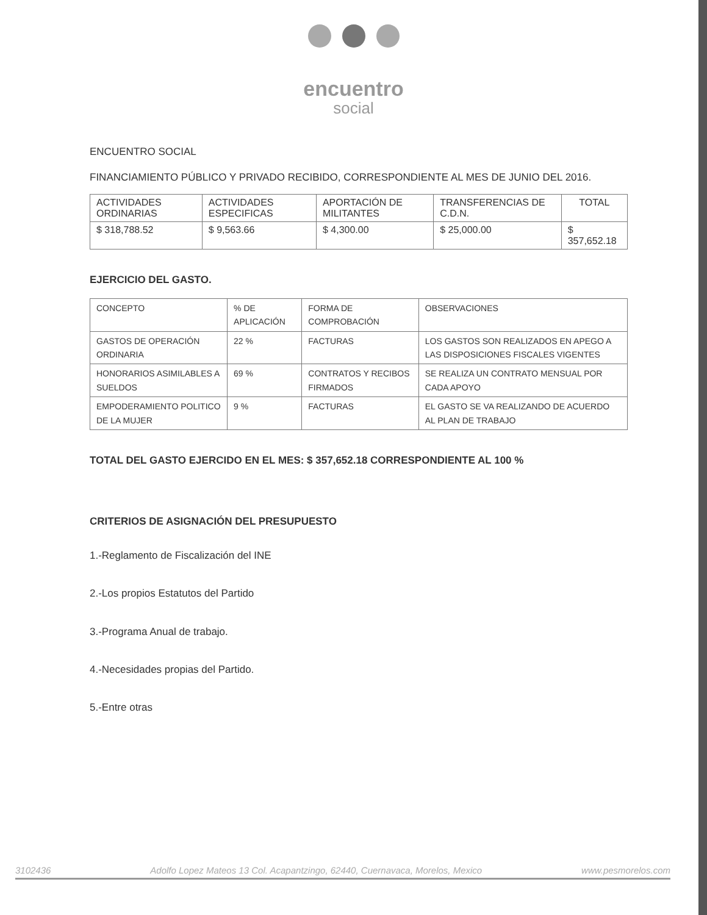encuentro
social
ENCUENTRO SOCIAL
FINANCIAMIENTO PÚBLICO Y PRIVADO RECIBIDO, CORRESPONDIENTE AL MES DE JUNIO DEL 2016.
| ACTIVIDADES ORDINARIAS | ACTIVIDADES ESPECIFICAS | APORTACIÓN DE MILITANTES | TRANSFERENCIAS DE C.D.N. | TOTAL |
| $ 318,788.52 | $ 9,563.66 | $ 4,300.00 | $ 25,000.00 | $ 357,652.18 |
EJERCICIO DEL GASTO.
| CONCEPTO | % DE APLICACIÓN | FORMA DE COMPROBACIÓN | OBSERVACIONES |
| GASTOS DE OPERACIÓN ORDINARIA | 22 % | FACTURAS | LOS GASTOS SON REALIZADOS EN APEGO A LAS DISPOSICIONES FISCALES VIGENTES |
| HONORARIOS ASIMILABLES A SUELDOS | 69 % | CONTRATOS Y RECIBOS FIRMADOS | SE REALIZA UN CONTRATO MENSUAL POR CADA APOYO |
| EMPODERAMIENTO POLITICO DE LA MUJER | 9 % | FACTURAS | EL GASTO SE VA REALIZANDO DE ACUERDO AL PLAN DE TRABAJO |
TOTAL DEL GASTO EJERCIDO EN EL MES: $ 357,652.18 CORRESPONDIENTE AL 100 %
CRITERIOS DE ASIGNACIÓN DEL PRESUPUESTO
1.-Reglamento de Fiscalización del INE
2.-Los propios Estatutos del Partido
3.-Programa Anual de trabajo.
4.-Necesidades propias del Partido.
5.-Entre otras
3102436 Adolfo Lopez Mateos 13 Col. Acapantzingo, 62440, Cuernavaca, Morelos, Mexico www.pesmorelos.com